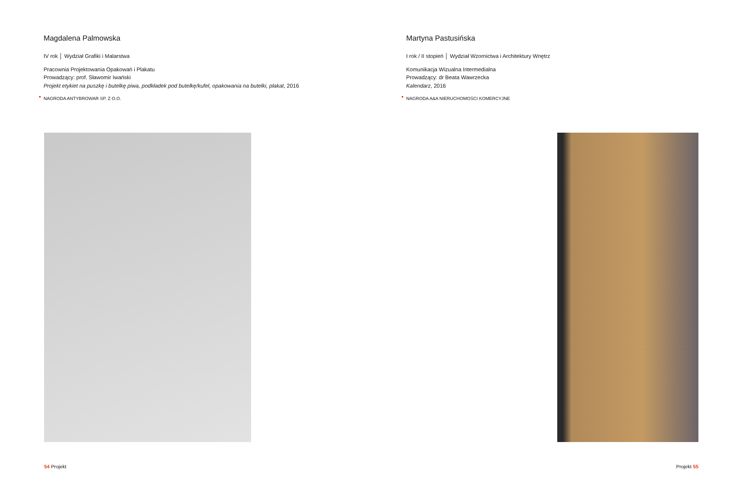Magdalena Palmowska
IV rok │ Wydział Grafiki i Malarstwa
Pracownia Projektowania Opakowań i Plakatu
Prowadzący: prof. Sławomir Iwański
Projekt etykiet na puszkę i butelkę piwa, podkładek pod butelkę/kufel, opakowania na butelki, plakat, 2016
NAGRODA ANTYBROWAR SP. Z O.O.
Martyna Pastusińska
I rok / II stopień │ Wydział Wzornictwa i Architektury Wnętrz
Komunikacja Wizualna Intermedialna
Prowadzący: dr Beata Wawrzecka
Kalendarz, 2016
NAGRODA A&A NIERUCHOMOŚCI KOMERCYJNE
54 Projekt Projekt 55